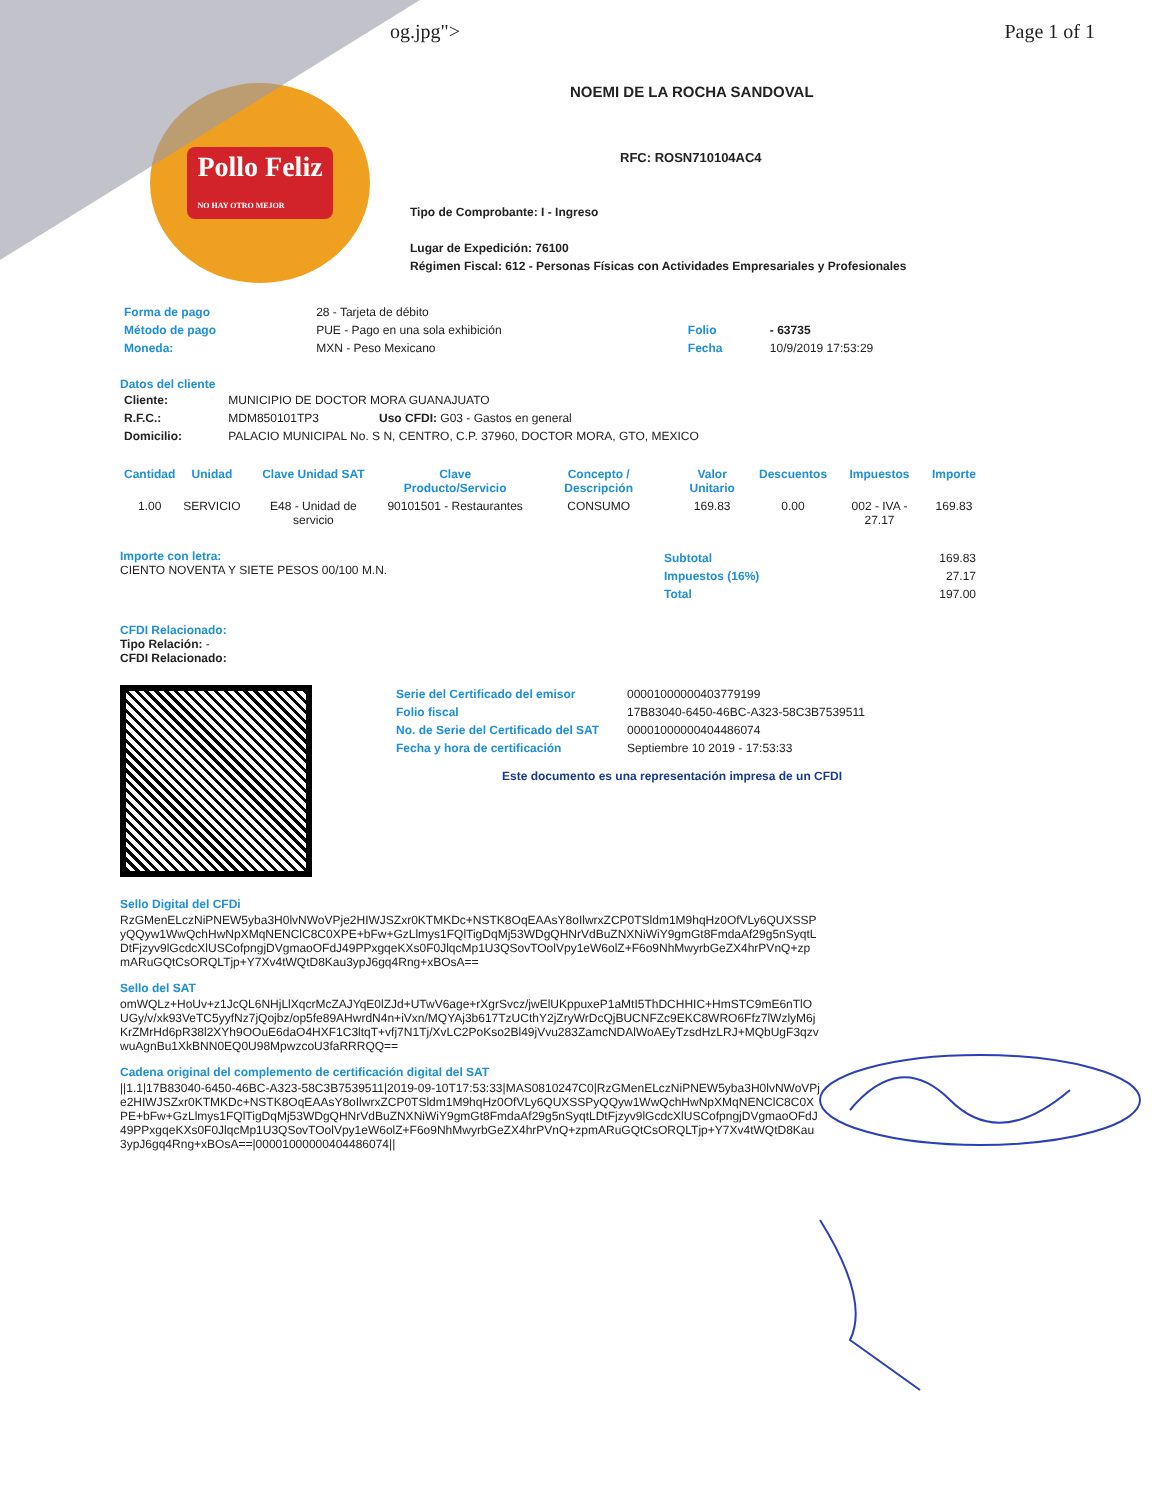og.jpg"> Page 1 of 1
Pollo Feliz
NO HAY OTRO MEJOR
NOEMI DE LA ROCHA SANDOVAL
RFC: ROSN710104AC4
Tipo de Comprobante: I - Ingreso
Lugar de Expedición: 76100
Régimen Fiscal: 612 - Personas Físicas con Actividades Empresariales y Profesionales
| Forma de pago | 28 - Tarjeta de débito | | |
| Método de pago | PUE - Pago en una sola exhibición | Folio | - 63735 |
| Moneda: | MXN - Peso Mexicano | Fecha | 10/9/2019 17:53:29 |
Datos del cliente
| Cliente: | MUNICIPIO DE DOCTOR MORA GUANAJUATO |
| R.F.C.: | MDM850101TP3 Uso CFDI: G03 - Gastos en general |
| Domicilio: | PALACIO MUNICIPAL No. S N, CENTRO, C.P. 37960, DOCTOR MORA, GTO, MEXICO |
| Cantidad | Unidad | Clave Unidad SAT | Clave Producto/Servicio | Concepto / Descripción | Valor Unitario | Descuentos | Impuestos | Importe |
| --- | --- | --- | --- | --- | --- | --- | --- | --- |
| 1.00 | SERVICIO | E48 - Unidad de servicio | 90101501 - Restaurantes | CONSUMO | 169.83 | 0.00 | 002 - IVA - 27.17 | 169.83 |
Importe con letra:
CIENTO NOVENTA Y SIETE PESOS 00/100 M.N.
| Subtotal | 169.83 |
| Impuestos (16%) | 27.17 |
| Total | 197.00 |
CFDI Relacionado:
Tipo Relación: -
CFDI Relacionado:
| Serie del Certificado del emisor | 00001000000403779199 |
| Folio fiscal | 17B83040-6450-46BC-A323-58C3B7539511 |
| No. de Serie del Certificado del SAT | 00001000000404486074 |
| Fecha y hora de certificación | Septiembre 10 2019 - 17:53:33 |
Este documento es una representación impresa de un CFDI
Sello Digital del CFDi
RzGMenELczNiPNEW5yba3H0lvNWoVPje2HIWJSZxr0KTMKDc+NSTK8OqEAAsY8oIlwrxZCP0TSldm1M9hqHz0OfVLy6QUXSSPyQQyw1WwQchHwNpXMqNENClC8C0XPE+bFw+GzLlmys1FQlTigDqMj53WDgQHNrVdBuZNXNiWiY9gmGt8FmdaAf29g5nSyqtLDtFjzyv9lGcdcXlUSCofpngjDVgmaoOFdJ49PPxgqeKXs0F0JlqcMp1U3QSovTOolVpy1eW6olZ+F6o9NhMwyrbGeZX4hrPVnQ+zpmARuGQtCsORQLTjp+Y7Xv4tWQtD8Kau3ypJ6gq4Rng+xBOsA==
Sello del SAT
omWQLz+HoUv+z1JcQL6NHjLlXqcrMcZAJYqE0lZJd+UTwV6age+rXgrSvcz/jwElUKppuxeP1aMtI5ThDCHHIC+HmSTC9mE6nTlOUGy/v/xk93VeTC5yyfNz7jQojbz/op5fe89AHwrdN4n+iVxn/MQYAj3b617TzUCthY2jZryWrDcQjBUCNFZc9EKC8WRO6Ffz7lWzlyM6jKrZMrHd6pR38l2XYh9OOuE6daO4HXF1C3ltqT+vfj7N1Tj/XvLC2PoKso2Bl49jVvu283ZamcNDAlWoAEyTzsdHzLRJ+MQbUgF3qzvwuAgnBu1XkBNN0EQ0U98MpwzcoU3faRRRQQ==
Cadena original del complemento de certificación digital del SAT
||1.1|17B83040-6450-46BC-A323-58C3B7539511|2019-09-10T17:53:33|MAS0810247C0|RzGMenELczNiPNEW5yba3H0lvNWoVPje2HIWJSZxr0KTMKDc+NSTK8OqEAAsY8oIlwrxZCP0TSldm1M9hqHz0OfVLy6QUXSSPyQQyw1WwQchHwNpXMqNENClC8C0XPE+bFw+GzLlmys1FQlTigDqMj53WDgQHNrVdBuZNXNiWiY9gmGt8FmdaAf29g5nSyqtLDtFjzyv9lGcdcXlUSCofpngjDVgmaoOFdJ49PPxgqeKXs0F0JlqcMp1U3QSovTOolVpy1eW6olZ+F6o9NhMwyrbGeZX4hrPVnQ+zpmARuGQtCsORQLTjp+Y7Xv4tWQtD8Kau3ypJ6gq4Rng+xBOsA==|00001000000404486074||